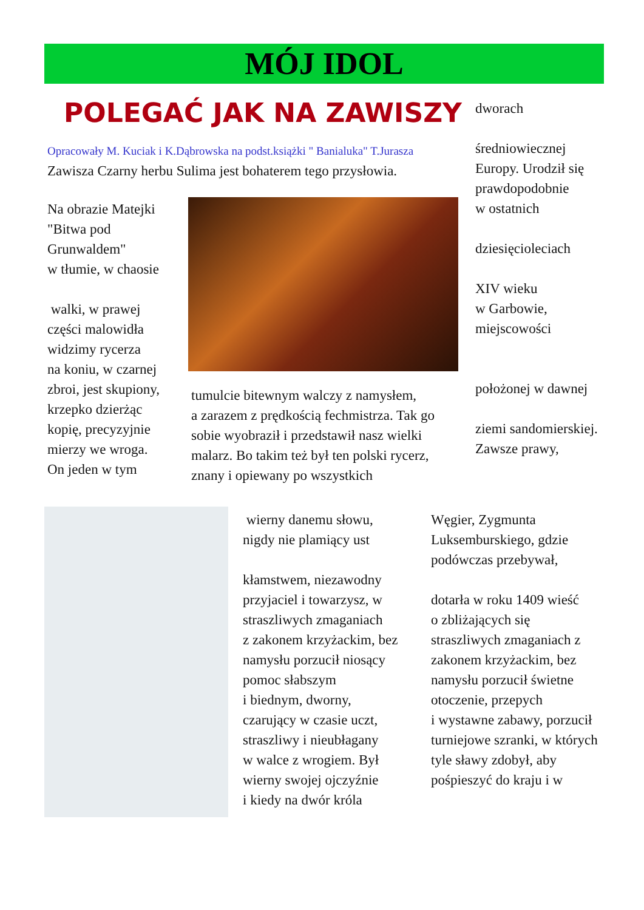MÓJ IDOL
POLEGAĆ JAK NA ZAWISZY
Opracowały M. Kuciak i K.Dąbrowska na podst.książki " Banialuka" T.Jurasza
Zawisza Czarny herbu Sulima jest bohaterem tego przysłowia.
Na obrazie Matejki "Bitwa pod Grunwaldem"
w tłumie, w chaosie
walki, w prawej części malowidła widzimy rycerza
na koniu, w czarnej zbroi, jest skupiony, krzepko dzierżąc kopię, precyzyjnie mierzy we wroga.
On jeden w tym
tumulcie bitewnym walczy z namysłem,
a zarazem z prędkością fechmistrza. Tak go sobie wyobraził i przedstawił nasz wielki malarz. Bo takim też był ten polski rycerz, znany i opiewany po wszystkich
dworach
średniowiecznej Europy. Urodził się prawdopodobnie
w ostatnich
dziesięcioleciach
XIV wieku
w Garbowie, miejscowości
położonej w dawnej
ziemi sandomierskiej. Zawsze prawy,
wierny danemu słowu, nigdy nie plamiący ust
kłamstwem, niezawodny przyjaciel i towarzysz, w straszliwych zmaganiach
z zakonem krzyżackim, bez namysłu porzucił niosący pomoc słabszym
i biednym, dworny, czarujący w czasie uczt, straszliwy i nieubłagany
w walce z wrogiem. Był wierny swojej ojczyźnie
i kiedy na dwór króla
Węgier, Zygmunta Luksemburskiego, gdzie podówczas przebywał,
dotarła w roku 1409 wieść
o zbliżających się straszliwych zmaganiach z zakonem krzyżackim, bez namysłu porzucił świetne otoczenie, przepych
i wystawne zabawy, porzucił turniejowe szranki, w których tyle sławy zdobył, aby pośpieszyć do kraju i w